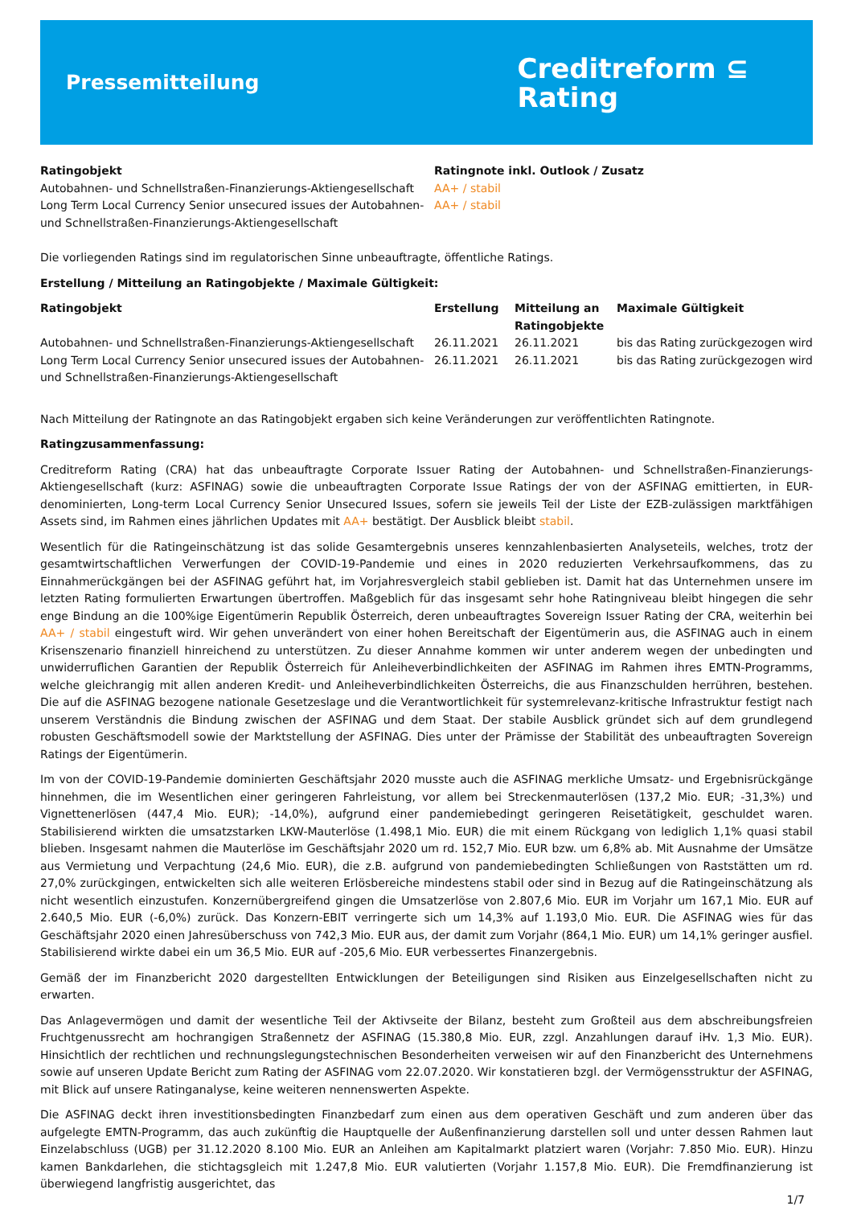Pressemitteilung
Creditreform ⊆
Rating
| Ratingobjekt | Ratingnote inkl. Outlook / Zusatz |
| --- | --- |
| Autobahnen- und Schnellstraßen-Finanzierungs-Aktiengesellschaft | AA+ / stabil |
| Long Term Local Currency Senior unsecured issues der Autobahnen- und Schnellstraßen-Finanzierungs-Aktiengesellschaft | AA+ / stabil |
Die vorliegenden Ratings sind im regulatorischen Sinne unbeauftragte, öffentliche Ratings.
Erstellung / Mitteilung an Ratingobjekte / Maximale Gültigkeit:
| Ratingobjekt | Erstellung | Mitteilung an Ratingobjekte | Maximale Gültigkeit |
| --- | --- | --- | --- |
| Autobahnen- und Schnellstraßen-Finanzierungs-Aktiengesellschaft | 26.11.2021 | 26.11.2021 | bis das Rating zurückgezogen wird |
| Long Term Local Currency Senior unsecured issues der Autobahnen- und Schnellstraßen-Finanzierungs-Aktiengesellschaft | 26.11.2021 | 26.11.2021 | bis das Rating zurückgezogen wird |
Nach Mitteilung der Ratingnote an das Ratingobjekt ergaben sich keine Veränderungen zur veröffentlichten Ratingnote.
Ratingzusammenfassung:
Creditreform Rating (CRA) hat das unbeauftragte Corporate Issuer Rating der Autobahnen- und Schnellstraßen-Finanzierungs-Aktiengesellschaft (kurz: ASFINAG) sowie die unbeauftragten Corporate Issue Ratings der von der ASFINAG emittierten, in EUR-denominierten, Long-term Local Currency Senior Unsecured Issues, sofern sie jeweils Teil der Liste der EZB-zulässigen marktfähigen Assets sind, im Rahmen eines jährlichen Updates mit AA+ bestätigt. Der Ausblick bleibt stabil.
Wesentlich für die Ratingeinschätzung ist das solide Gesamtergebnis unseres kennzahlenbasierten Analyseteils, welches, trotz der gesamtwirtschaftlichen Verwerfungen der COVID-19-Pandemie und eines in 2020 reduzierten Verkehrsaufkommens, das zu Einnahmerückgängen bei der ASFINAG geführt hat, im Vorjahresvergleich stabil geblieben ist. Damit hat das Unternehmen unsere im letzten Rating formulierten Erwartungen übertroffen. Maßgeblich für das insgesamt sehr hohe Ratingniveau bleibt hingegen die sehr enge Bindung an die 100%ige Eigentümerin Republik Österreich, deren unbeauftragtes Sovereign Issuer Rating der CRA, weiterhin bei AA+ / stabil eingestuft wird. Wir gehen unverändert von einer hohen Bereitschaft der Eigentümerin aus, die ASFINAG auch in einem Krisenszenario finanziell hinreichend zu unterstützen. Zu dieser Annahme kommen wir unter anderem wegen der unbedingten und unwiderruflichen Garantien der Republik Österreich für Anleiheverbindlichkeiten der ASFINAG im Rahmen ihres EMTN-Programms, welche gleichrangig mit allen anderen Kredit- und Anleiheverbindlichkeiten Österreichs, die aus Finanzschulden herrühren, bestehen. Die auf die ASFINAG bezogene nationale Gesetzeslage und die Verantwortlichkeit für systemrelevanz-kritische Infrastruktur festigt nach unserem Verständnis die Bindung zwischen der ASFINAG und dem Staat. Der stabile Ausblick gründet sich auf dem grundlegend robusten Geschäftsmodell sowie der Marktstellung der ASFINAG. Dies unter der Prämisse der Stabilität des unbeauftragten Sovereign Ratings der Eigentümerin.
Im von der COVID-19-Pandemie dominierten Geschäftsjahr 2020 musste auch die ASFINAG merkliche Umsatz- und Ergebnisrückgänge hinnehmen, die im Wesentlichen einer geringeren Fahrleistung, vor allem bei Streckenmauterlösen (137,2 Mio. EUR; -31,3%) und Vignettenerlösen (447,4 Mio. EUR); -14,0%), aufgrund einer pandemiebedingt geringeren Reisetätigkeit, geschuldet waren. Stabilisierend wirkten die umsatzstarken LKW-Mauterlöse (1.498,1 Mio. EUR) die mit einem Rückgang von lediglich 1,1% quasi stabil blieben. Insgesamt nahmen die Mauterlöse im Geschäftsjahr 2020 um rd. 152,7 Mio. EUR bzw. um 6,8% ab. Mit Ausnahme der Umsätze aus Vermietung und Verpachtung (24,6 Mio. EUR), die z.B. aufgrund von pandemiebedingten Schließungen von Raststätten um rd. 27,0% zurückgingen, entwickelten sich alle weiteren Erlösbereiche mindestens stabil oder sind in Bezug auf die Ratingeinschätzung als nicht wesentlich einzustufen. Konzernübergreifend gingen die Umsatzerlöse von 2.807,6 Mio. EUR im Vorjahr um 167,1 Mio. EUR auf 2.640,5 Mio. EUR (-6,0%) zurück. Das Konzern-EBIT verringerte sich um 14,3% auf 1.193,0 Mio. EUR. Die ASFINAG wies für das Geschäftsjahr 2020 einen Jahresüberschuss von 742,3 Mio. EUR aus, der damit zum Vorjahr (864,1 Mio. EUR) um 14,1% geringer ausfiel. Stabilisierend wirkte dabei ein um 36,5 Mio. EUR auf -205,6 Mio. EUR verbessertes Finanzergebnis.
Gemäß der im Finanzbericht 2020 dargestellten Entwicklungen der Beteiligungen sind Risiken aus Einzelgesellschaften nicht zu erwarten.
Das Anlagevermögen und damit der wesentliche Teil der Aktivseite der Bilanz, besteht zum Großteil aus dem abschreibungsfreien Fruchtgenussrecht am hochrangigen Straßennetz der ASFINAG (15.380,8 Mio. EUR, zzgl. Anzahlungen darauf iHv. 1,3 Mio. EUR). Hinsichtlich der rechtlichen und rechnungslegungstechnischen Besonderheiten verweisen wir auf den Finanzbericht des Unternehmens sowie auf unseren Update Bericht zum Rating der ASFINAG vom 22.07.2020. Wir konstatieren bzgl. der Vermögensstruktur der ASFINAG, mit Blick auf unsere Ratinganalyse, keine weiteren nennenswerten Aspekte.
Die ASFINAG deckt ihren investitionsbedingten Finanzbedarf zum einen aus dem operativen Geschäft und zum anderen über das aufgelegte EMTN-Programm, das auch zukünftig die Hauptquelle der Außenfinanzierung darstellen soll und unter dessen Rahmen laut Einzelabschluss (UGB) per 31.12.2020 8.100 Mio. EUR an Anleihen am Kapitalmarkt platziert waren (Vorjahr: 7.850 Mio. EUR). Hinzu kamen Bankdarlehen, die stichtagsgleich mit 1.247,8 Mio. EUR valutierten (Vorjahr 1.157,8 Mio. EUR). Die Fremdfinanzierung ist überwiegend langfristig ausgerichtet, das
1/7